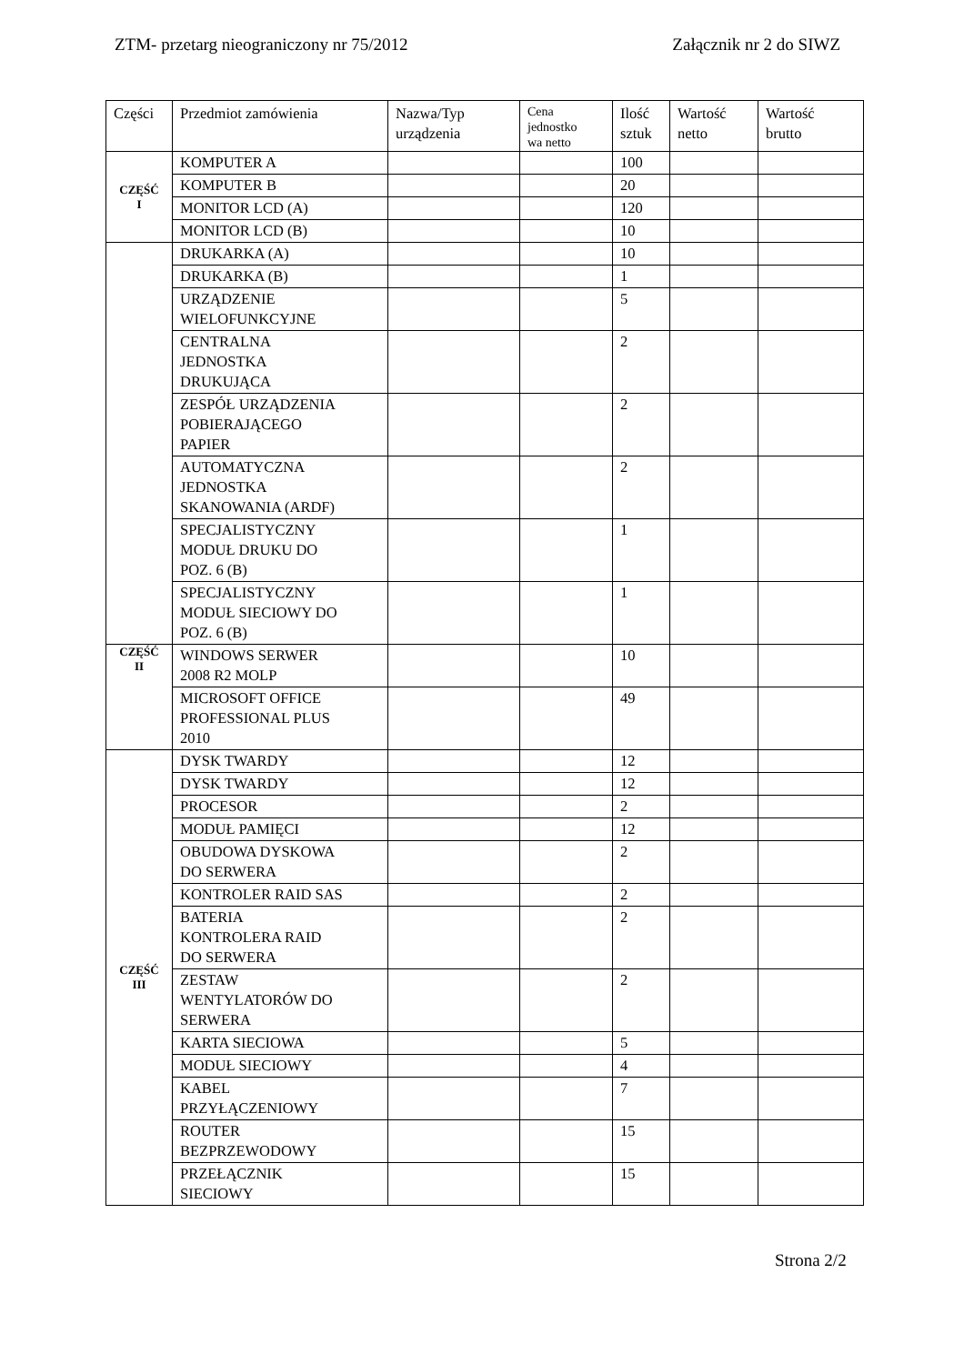ZTM- przetarg nieograniczony nr 75/2012 Załącznik nr 2 do SIWZ
| Części | Przedmiot zamówienia | Nazwa/Typ urządzenia | Cena jednostko wa netto | Ilość sztuk | Wartość netto | Wartość brutto |
| --- | --- | --- | --- | --- | --- | --- |
| CZĘŚĆ I | KOMPUTER A | | | 100 | | |
| | KOMPUTER B | | | 20 | | |
| | MONITOR LCD (A) | | | 120 | | |
| | MONITOR LCD (B) | | | 10 | | |
| | DRUKARKA (A) | | | 10 | | |
| | DRUKARKA (B) | | | 1 | | |
| | URZĄDZENIE WIELOFUNKCYJNE | | | 5 | | |
| | CENTRALNA JEDNOSTKA DRUKUJĄCA | | | 2 | | |
| | ZESPÓŁ URZĄDZENIA POBIERAJĄCEGO PAPIER | | | 2 | | |
| | AUTOMATYCZNA JEDNOSTKA SKANOWANIA (ARDF) | | | 2 | | |
| | SPECJALISTYCZNY MODUŁ DRUKU DO POZ. 6 (B) | | | 1 | | |
| | SPECJALISTYCZNY MODUŁ SIECIOWY DO POZ. 6 (B) | | | 1 | | |
| CZĘŚĆ II | WINDOWS SERWER 2008 R2 MOLP | | | 10 | | |
| | MICROSOFT OFFICE PROFESSIONAL PLUS 2010 | | | 49 | | |
| CZĘŚĆ III | DYSK TWARDY | | | 12 | | |
| | DYSK TWARDY | | | 12 | | |
| | PROCESOR | | | 2 | | |
| | MODUŁ PAMIĘCI | | | 12 | | |
| | OBUDOWA DYSKOWA DO SERWERA | | | 2 | | |
| | KONTROLER RAID SAS | | | 2 | | |
| | BATERIA KONTROLERA RAID DO SERWERA | | | 2 | | |
| | ZESTAW WENTYLATORÓW DO SERWERA | | | 2 | | |
| | KARTA SIECIOWA | | | 5 | | |
| | MODUŁ SIECIOWY | | | 4 | | |
| | KABEL PRZYŁĄCZENIOWY | | | 7 | | |
| | ROUTER BEZPRZEWODOWY | | | 15 | | |
| | PRZEŁĄCZNIK SIECIOWY | | | 15 | | |
Strona 2/2